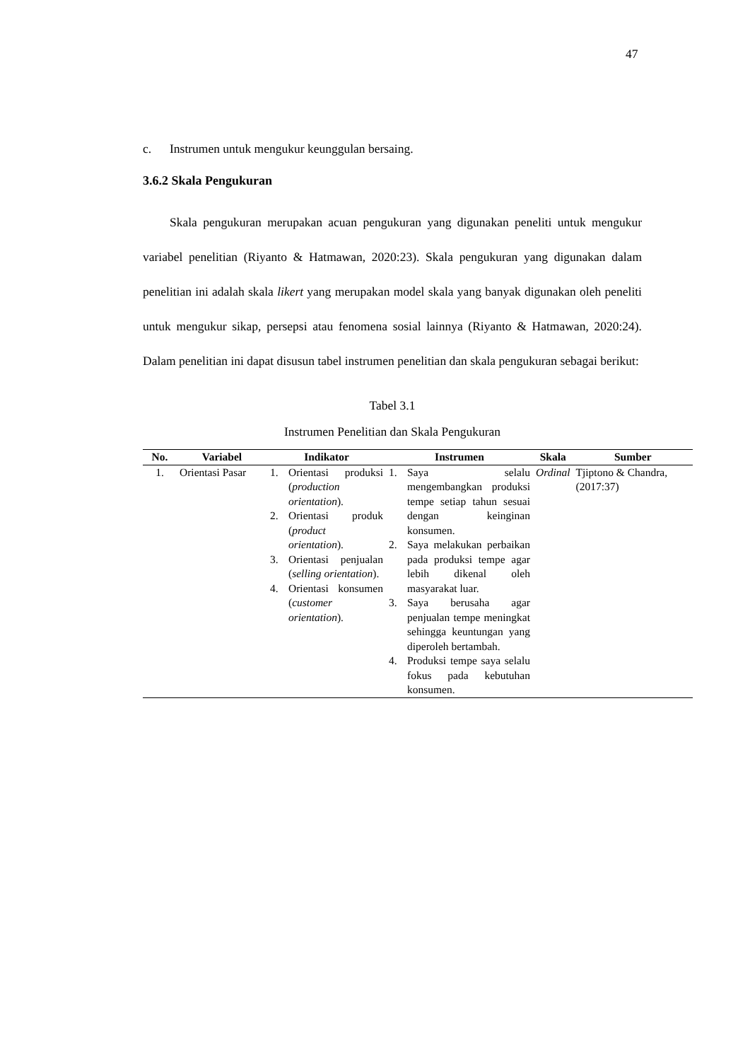47
c. Instrumen untuk mengukur keunggulan bersaing.
3.6.2 Skala Pengukuran
Skala pengukuran merupakan acuan pengukuran yang digunakan peneliti untuk mengukur variabel penelitian (Riyanto & Hatmawan, 2020:23). Skala pengukuran yang digunakan dalam penelitian ini adalah skala likert yang merupakan model skala yang banyak digunakan oleh peneliti untuk mengukur sikap, persepsi atau fenomena sosial lainnya (Riyanto & Hatmawan, 2020:24). Dalam penelitian ini dapat disusun tabel instrumen penelitian dan skala pengukuran sebagai berikut:
Tabel 3.1
Instrumen Penelitian dan Skala Pengukuran
| No. | Variabel | Indikator | Instrumen | Skala | Sumber |
| --- | --- | --- | --- | --- | --- |
| 1. | Orientasi Pasar | 1. Orientasi produksi ( production orientation ). 2. Orientasi produk ( product orientation ). 3. Orientasi penjualan ( selling orientation ). 4. Orientasi konsumen ( customer orientation ). | 1. Saya selalu mengembangkan produksi tempe setiap tahun sesuai dengan keinginan konsumen. 2. Saya melakukan perbaikan pada produksi tempe agar lebih dikenal oleh masyarakat luar. 3. Saya berusaha agar penjualan tempe meningkat sehingga keuntungan yang diperoleh bertambah. 4. Produksi tempe saya selalu fokus pada kebutuhan konsumen. | Ordinal | Tjiptono & Chandra, (2017:37) |